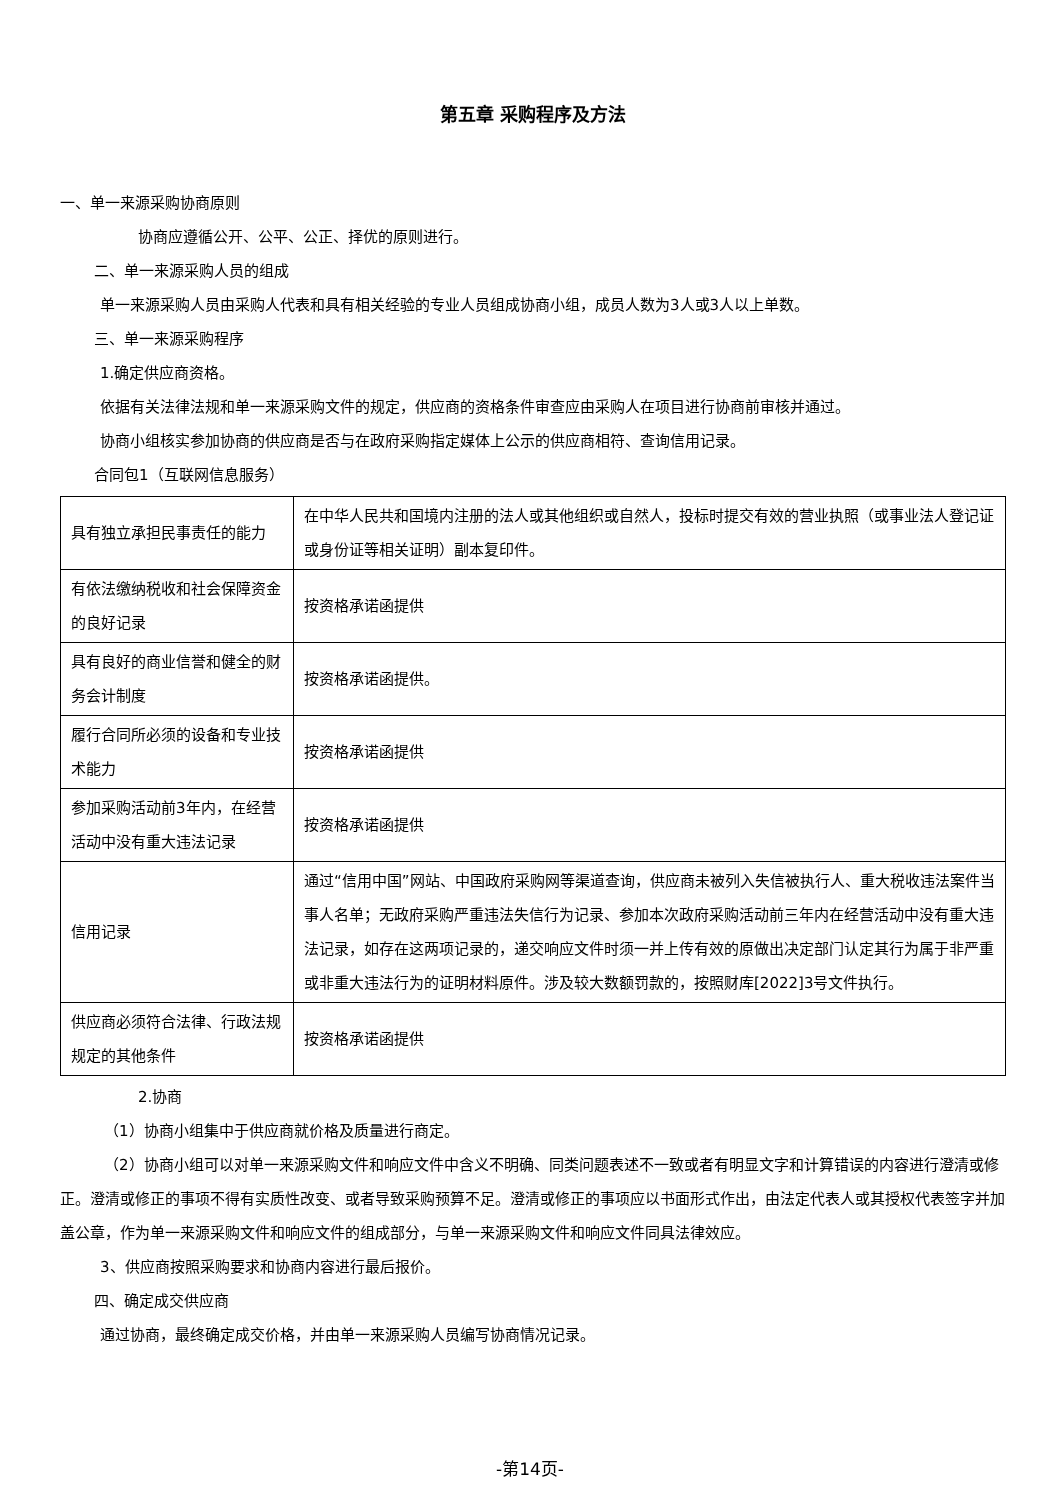第五章 采购程序及方法
一、单一来源采购协商原则
协商应遵循公开、公平、公正、择优的原则进行。
二、单一来源采购人员的组成
单一来源采购人员由采购人代表和具有相关经验的专业人员组成协商小组，成员人数为3人或3人以上单数。
三、单一来源采购程序
1.确定供应商资格。
依据有关法律法规和单一来源采购文件的规定，供应商的资格条件审查应由采购人在项目进行协商前审核并通过。
协商小组核实参加协商的供应商是否与在政府采购指定媒体上公示的供应商相符、查询信用记录。
合同包1（互联网信息服务）
| 具有独立承担民事责任的能力 | 在中华人民共和国境内注册的法人或其他组织或自然人，投标时提交有效的营业执照（或事业法人登记证或身份证等相关证明）副本复印件。 |
| 有依法缴纳税收和社会保障资金的良好记录 | 按资格承诺函提供 |
| 具有良好的商业信誉和健全的财务会计制度 | 按资格承诺函提供。 |
| 履行合同所必须的设备和专业技术能力 | 按资格承诺函提供 |
| 参加采购活动前3年内，在经营活动中没有重大违法记录 | 按资格承诺函提供 |
| 信用记录 | 通过“信用中国”网站、中国政府采购网等渠道查询，供应商未被列入失信被执行人、重大税收违法案件当事人名单；无政府采购严重违法失信行为记录、参加本次政府采购活动前三年内在经营活动中没有重大违法记录，如存在这两项记录的，递交响应文件时须一并上传有效的原做出决定部门认定其行为属于非严重或非重大违法行为的证明材料原件。涉及较大数额罚款的，按照财库[2022]3号文件执行。 |
| 供应商必须符合法律、行政法规规定的其他条件 | 按资格承诺函提供 |
2.协商
（1）协商小组集中于供应商就价格及质量进行商定。
（2）协商小组可以对单一来源采购文件和响应文件中含义不明确、同类问题表述不一致或者有明显文字和计算错误的内容进行澄清或修正。澄清或修正的事项不得有实质性改变、或者导致采购预算不足。澄清或修正的事项应以书面形式作出，由法定代表人或其授权代表签字并加盖公章，作为单一来源采购文件和响应文件的组成部分，与单一来源采购文件和响应文件同具法律效应。
3、供应商按照采购要求和协商内容进行最后报价。
四、确定成交供应商
通过协商，最终确定成交价格，并由单一来源采购人员编写协商情况记录。
-第14页-